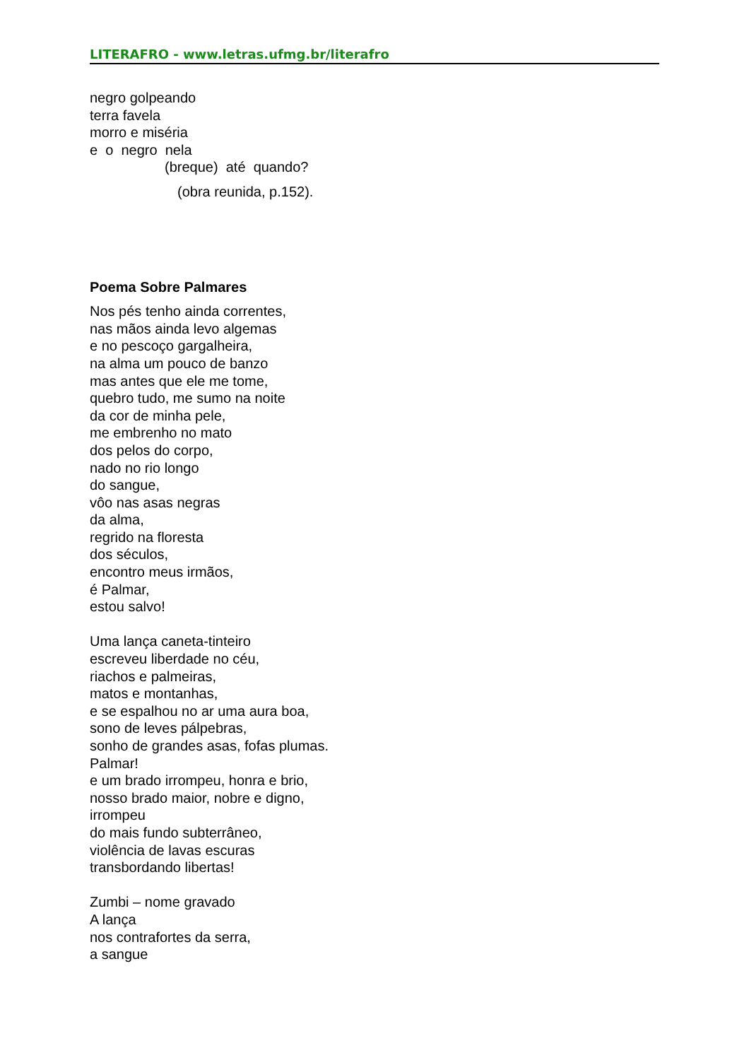LITERAFRO - www.letras.ufmg.br/literafro
negro golpeando
terra favela
morro e miséria
e o negro nela
(breque) até quando?
(obra reunida, p.152).
Poema Sobre Palmares
Nos pés tenho ainda correntes,
nas mãos ainda levo algemas
e no pescoço gargalheira,
na alma um pouco de banzo
mas antes que ele me tome,
quebro tudo, me sumo na noite
da cor de minha pele,
me embrenho no mato
dos pelos do corpo,
nado no rio longo
do sangue,
vôo nas asas negras
da alma,
regrido na floresta
dos séculos,
encontro meus irmãos,
é Palmar,
estou salvo!
Uma lança caneta-tinteiro
escreveu liberdade no céu,
riachos e palmeiras,
matos e montanhas,
e se espalhou no ar uma aura boa,
sono de leves pálpebras,
sonho de grandes asas, fofas plumas.
Palmar!
e um brado irrompeu, honra e brio,
nosso brado maior, nobre e digno,
irrompeu
do mais fundo subterrâneo,
violência de lavas escuras
transbordando libertas!
Zumbi – nome gravado
A lança
nos contrafortes da serra,
a sangue